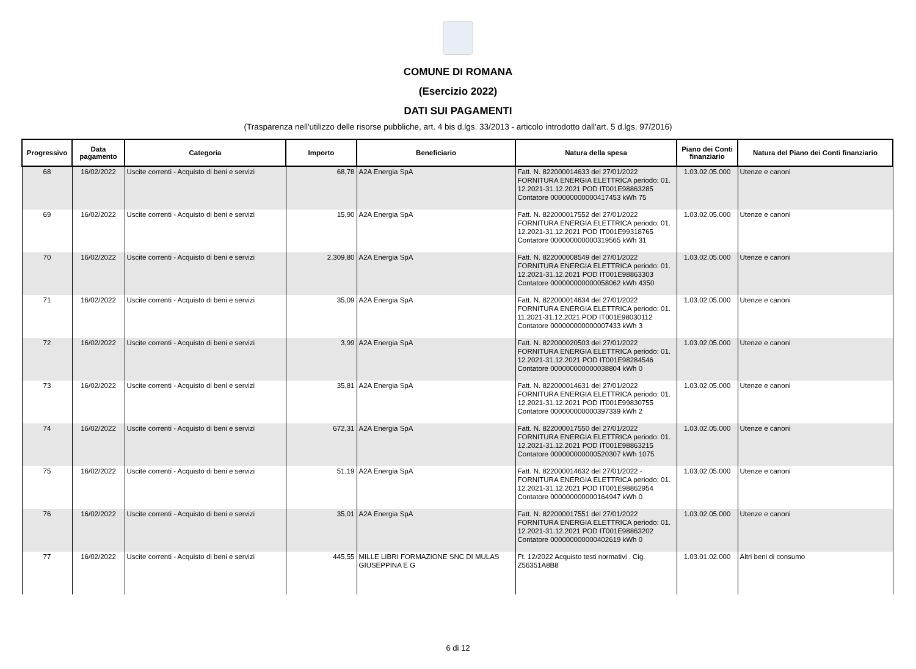COMUNE DI ROMANA
(Esercizio 2022)
DATI SUI PAGAMENTI
(Trasparenza nell'utilizzo delle risorse pubbliche, art. 4 bis d.lgs. 33/2013 - articolo introdotto dall'art. 5 d.lgs. 97/2016)
| Progressivo | Data pagamento | Categoria | Importo | Beneficiario | Natura della spesa | Piano dei Conti finanziario | Natura del Piano dei Conti finanziario |
| --- | --- | --- | --- | --- | --- | --- | --- |
| 68 | 16/02/2022 | Uscite correnti - Acquisto di beni e servizi | 68,78 | A2A Energia SpA | Fatt. N. 822000014633 del 27/01/2022 FORNITURA ENERGIA ELETTRICA periodo: 01. 12.2021-31.12.2021 POD IT001E98863285 Contatore 000000000000417453 kWh 75 | 1.03.02.05.000 | Utenze e canoni |
| 69 | 16/02/2022 | Uscite correnti - Acquisto di beni e servizi | 15,90 | A2A Energia SpA | Fatt. N. 822000017552 del 27/01/2022 FORNITURA ENERGIA ELETTRICA periodo: 01. 12.2021-31.12.2021 POD IT001E99318765 Contatore 000000000000319565 kWh 31 | 1.03.02.05.000 | Utenze e canoni |
| 70 | 16/02/2022 | Uscite correnti - Acquisto di beni e servizi | 2.309,80 | A2A Energia SpA | Fatt. N. 822000008549 del 27/01/2022 FORNITURA ENERGIA ELETTRICA periodo: 01. 12.2021-31.12.2021 POD IT001E98863303 Contatore 000000000000058062 kWh 4350 | 1.03.02.05.000 | Utenze e canoni |
| 71 | 16/02/2022 | Uscite correnti - Acquisto di beni e servizi | 35,09 | A2A Energia SpA | Fatt. N. 822000014634 del 27/01/2022 FORNITURA ENERGIA ELETTRICA periodo: 01. 11.2021-31.12.2021 POD IT001E98030112 Contatore 000000000000007433 kWh 3 | 1.03.02.05.000 | Utenze e canoni |
| 72 | 16/02/2022 | Uscite correnti - Acquisto di beni e servizi | 3,99 | A2A Energia SpA | Fatt. N. 822000020503 del 27/01/2022 FORNITURA ENERGIA ELETTRICA periodo: 01. 12.2021-31.12.2021 POD IT001E98284546 Contatore 000000000000038804 kWh 0 | 1.03.02.05.000 | Utenze e canoni |
| 73 | 16/02/2022 | Uscite correnti - Acquisto di beni e servizi | 35,81 | A2A Energia SpA | Fatt. N. 822000014631 del 27/01/2022 FORNITURA ENERGIA ELETTRICA periodo: 01. 12.2021-31.12.2021 POD IT001E99830755 Contatore 000000000000397339 kWh 2 | 1.03.02.05.000 | Utenze e canoni |
| 74 | 16/02/2022 | Uscite correnti - Acquisto di beni e servizi | 672,31 | A2A Energia SpA | Fatt. N. 822000017550 del 27/01/2022 FORNITURA ENERGIA ELETTRICA periodo: 01. 12.2021-31.12.2021 POD IT001E98863215 Contatore 000000000000520307 kWh 1075 | 1.03.02.05.000 | Utenze e canoni |
| 75 | 16/02/2022 | Uscite correnti - Acquisto di beni e servizi | 51,19 | A2A Energia SpA | Fatt. N. 822000014632 del 27/01/2022 - FORNITURA ENERGIA ELETTRICA periodo: 01. 12.2021-31.12.2021 POD IT001E98862954 Contatore 000000000000164947 kWh 0 | 1.03.02.05.000 | Utenze e canoni |
| 76 | 16/02/2022 | Uscite correnti - Acquisto di beni e servizi | 35,01 | A2A Energia SpA | Fatt. N. 822000017551 del 27/01/2022 FORNITURA ENERGIA ELETTRICA periodo: 01. 12.2021-31.12.2021 POD IT001E98863202 Contatore 000000000000402619 kWh 0 | 1.03.02.05.000 | Utenze e canoni |
| 77 | 16/02/2022 | Uscite correnti - Acquisto di beni e servizi | 445,55 | MILLE LIBRI FORMAZIONE SNC DI MULAS GIUSEPPINA E G | Ft. 12/2022 Acquisto testi normativi . Cig. Z56351A8B8 | 1.03.01.02.000 | Altri beni di consumo |
6 di 12